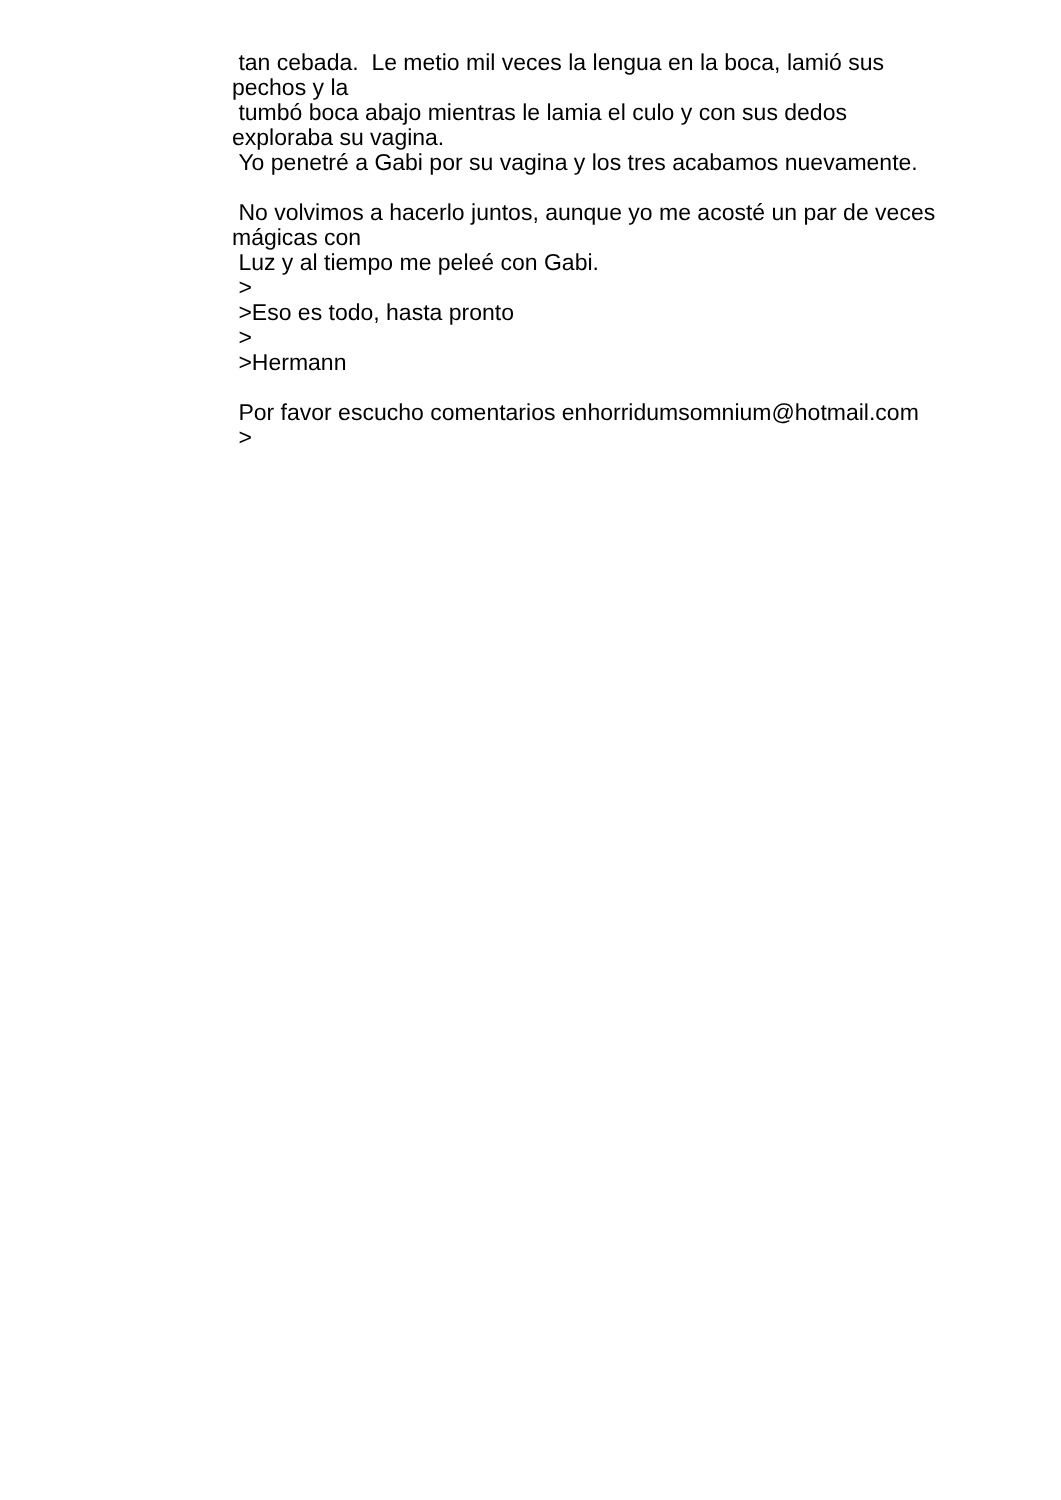tan cebada. Le metio mil veces la lengua en la boca, lamió sus pechos y la
tumbó boca abajo mientras le lamia el culo y con sus dedos exploraba su vagina.
Yo penetré a Gabi por su vagina y los tres acabamos nuevamente.
No volvimos a hacerlo juntos, aunque yo me acosté un par de veces mágicas con
Luz y al tiempo me peleé con Gabi.
>
>Eso es todo, hasta pronto
>
>Hermann
Por favor escucho comentarios enhorridumsomnium@hotmail.com
>